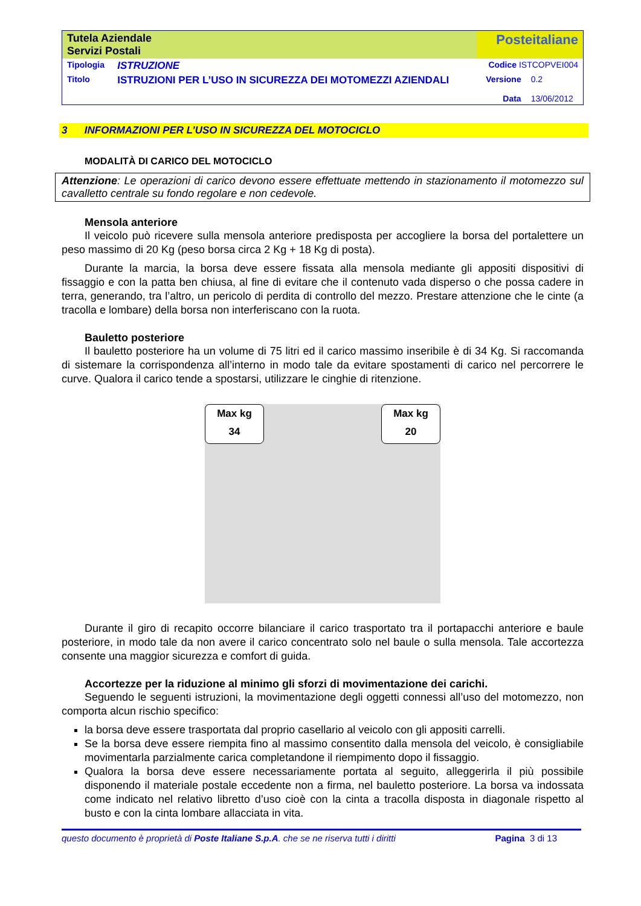| Tutela Aziendale Servizi Postali | | Posteitaliane | |
| Tipologia | ISTRUZIONE | Codice ISTCOPVEI004 | |
| Titolo | ISTRUZIONI PER L’USO IN SICUREZZA DEI MOTOMEZZI AZIENDALI | Versione Data | 0.2 13/06/2012 |
3 INFORMAZIONI PER L’USO IN SICUREZZA DEL MOTOCICLO
MODALITÀ DI CARICO DEL MOTOCICLO
Attenzione: Le operazioni di carico devono essere effettuate mettendo in stazionamento il motomezzo sul cavalletto centrale su fondo regolare e non cedevole.
Mensola anteriore
Il veicolo può ricevere sulla mensola anteriore predisposta per accogliere la borsa del portalettere un peso massimo di 20 Kg (peso borsa circa 2 Kg + 18 Kg di posta).
Durante la marcia, la borsa deve essere fissata alla mensola mediante gli appositi dispositivi di fissaggio e con la patta ben chiusa, al fine di evitare che il contenuto vada disperso o che possa cadere in terra, generando, tra l’altro, un pericolo di perdita di controllo del mezzo. Prestare attenzione che le cinte (a tracolla e lombare) della borsa non interferiscano con la ruota.
Bauletto posteriore
Il bauletto posteriore ha un volume di 75 litri ed il carico massimo inseribile è di 34 Kg. Si raccomanda di sistemare la corrispondenza all’interno in modo tale da evitare spostamenti di carico nel percorrere le curve. Qualora il carico tende a spostarsi, utilizzare le cinghie di ritenzione.
Max kg
34
Max kg
20
Durante il giro di recapito occorre bilanciare il carico trasportato tra il portapacchi anteriore e baule posteriore, in modo tale da non avere il carico concentrato solo nel baule o sulla mensola. Tale accortezza consente una maggior sicurezza e comfort di guida.
Accortezze per la riduzione al minimo gli sforzi di movimentazione dei carichi.
Seguendo le seguenti istruzioni, la movimentazione degli oggetti connessi all’uso del motomezzo, non comporta alcun rischio specifico:
la borsa deve essere trasportata dal proprio casellario al veicolo con gli appositi carrelli.
Se la borsa deve essere riempita fino al massimo consentito dalla mensola del veicolo, è consigliabile movimentarla parzialmente carica completandone il riempimento dopo il fissaggio.
Qualora la borsa deve essere necessariamente portata al seguito, alleggerirla il più possibile disponendo il materiale postale eccedente non a firma, nel bauletto posteriore. La borsa va indossata come indicato nel relativo libretto d’uso cioè con la cinta a tracolla disposta in diagonale rispetto al busto e con la cinta lombare allacciata in vita.
questo documento è proprietà di Poste Italiane S.p.A. che se ne riserva tutti i diritti Pagina 3 di 13